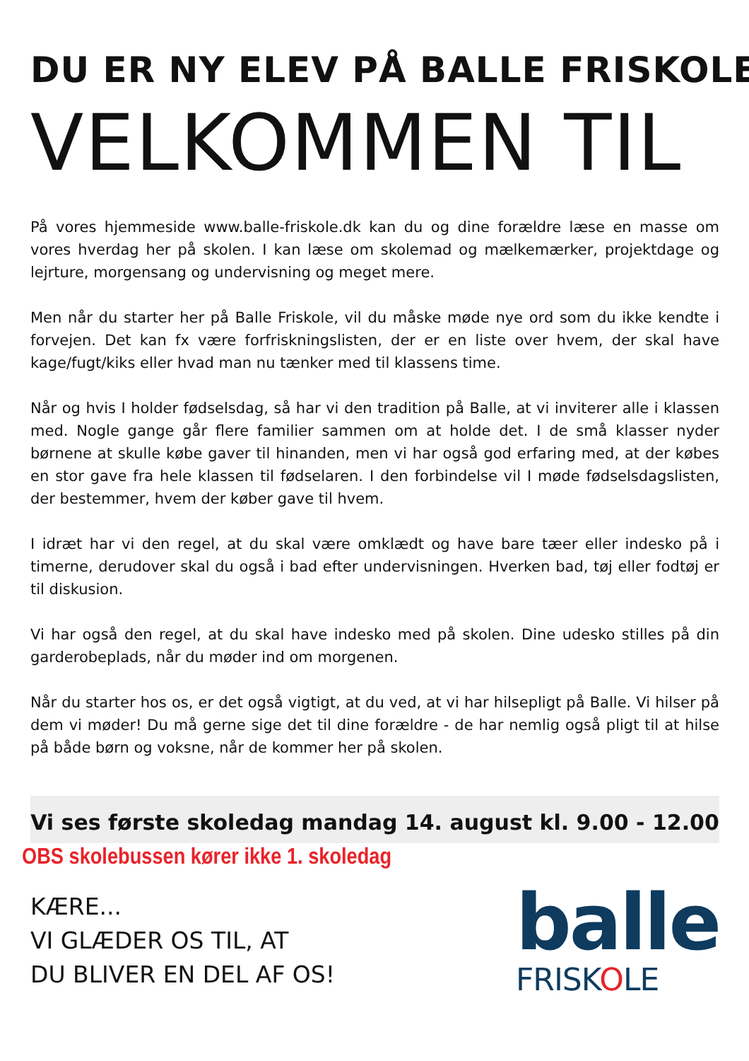DU ER NY ELEV PÅ BALLE FRISKOLE
VELKOMMEN TIL
På vores hjemmeside www.balle-friskole.dk kan du og dine forældre læse en masse om vores hverdag her på skolen. I kan læse om skolemad og mælkemærker, projektdage og lejrture, morgensang og undervisning og meget mere.
Men når du starter her på Balle Friskole, vil du måske møde nye ord som du ikke kendte i forvejen. Det kan fx være forfriskningslisten, der er en liste over hvem, der skal have kage/fugt/kiks eller hvad man nu tænker med til klassens time.
Når og hvis I holder fødselsdag, så har vi den tradition på Balle, at vi inviterer alle i klassen med. Nogle gange går flere familier sammen om at holde det. I de små klasser nyder børnene at skulle købe gaver til hinanden, men vi har også god erfaring med, at der købes en stor gave fra hele klassen til fødselaren. I den forbindelse vil I møde fødselsdagslisten, der bestemmer, hvem der køber gave til hvem.
I idræt har vi den regel, at du skal være omklædt og have bare tæer eller indesko på i timerne, derudover skal du også i bad efter undervisningen. Hverken bad, tøj eller fodtøj er til diskusion.
Vi har også den regel, at du skal have indesko med på skolen. Dine udesko stilles på din garderobeplads, når du møder ind om morgenen.
Når du starter hos os, er det også vigtigt, at du ved, at vi har hilsepligt på Balle. Vi hilser på dem vi møder! Du må gerne sige det til dine forældre - de har nemlig også pligt til at hilse på både børn og voksne, når de kommer her på skolen.
Vi ses første skoledag mandag 14. august kl. 9.00 - 12.00
OBS skolebussen kører ikke 1. skoledag
KÆRE...
VI GLÆDER OS TIL, AT
DU BLIVER EN DEL AF OS!
balle
FRISKOLE